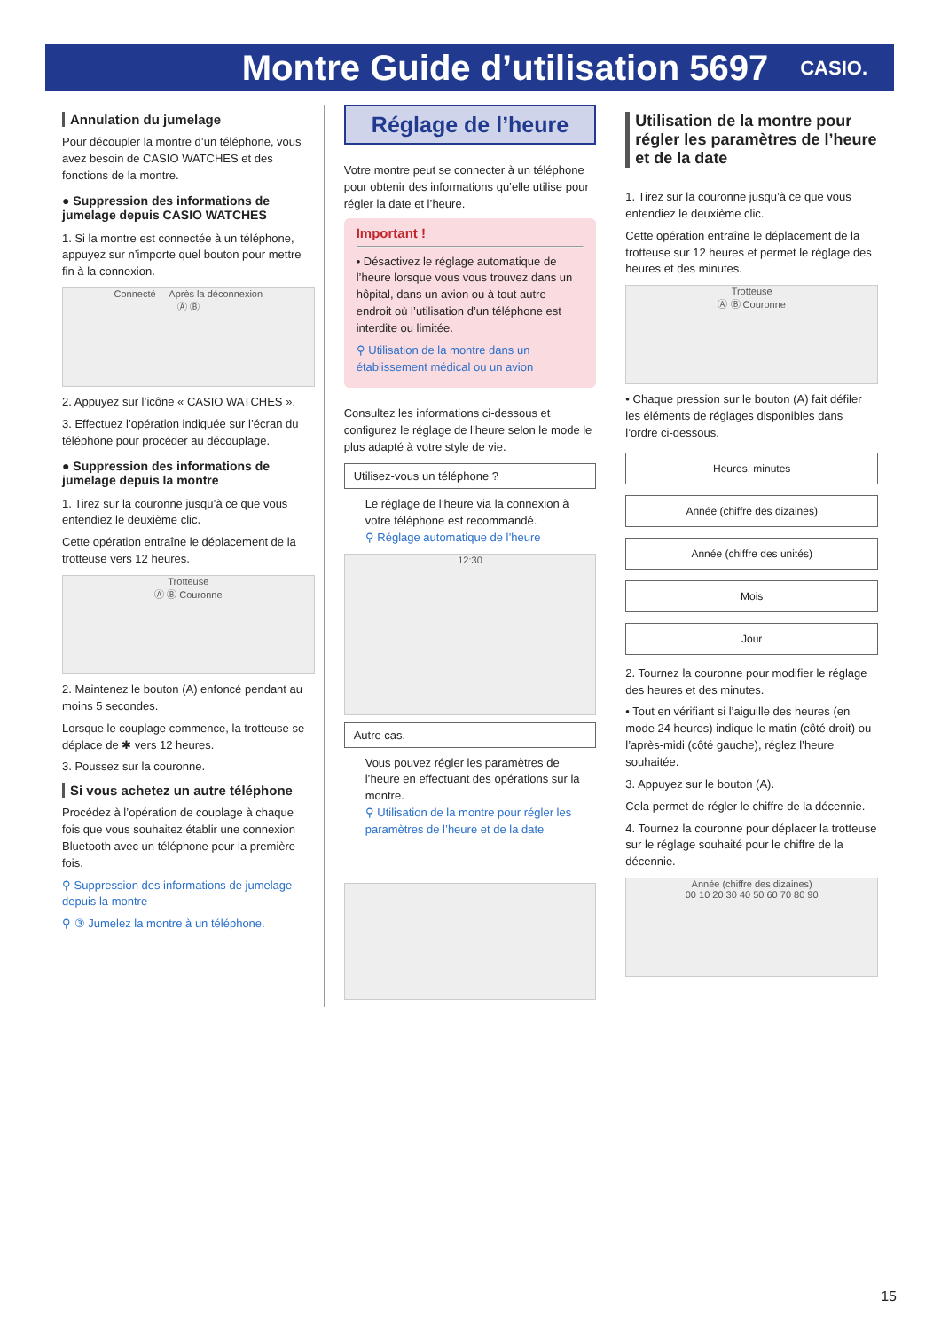Montre Guide d’utilisation 5697
CASIO.
Annulation du jumelage
Pour découpler la montre d’un téléphone, vous avez besoin de CASIO WATCHES et des fonctions de la montre.
● Suppression des informations de jumelage depuis CASIO WATCHES
1. Si la montre est connectée à un téléphone, appuyez sur n’importe quel bouton pour mettre fin à la connexion.
Connecté Après la déconnexion
Ⓐ Ⓑ
2. Appuyez sur l’icône « CASIO WATCHES ».
3. Effectuez l’opération indiquée sur l’écran du téléphone pour procéder au découplage.
● Suppression des informations de jumelage depuis la montre
1. Tirez sur la couronne jusqu’à ce que vous entendiez le deuxième clic.
Cette opération entraîne le déplacement de la trotteuse vers 12 heures.
Trotteuse
Ⓐ Ⓑ Couronne
2. Maintenez le bouton (A) enfoncé pendant au moins 5 secondes.
Lorsque le couplage commence, la trotteuse se déplace de ✱ vers 12 heures.
3. Poussez sur la couronne.
Si vous achetez un autre téléphone
Procédez à l’opération de couplage à chaque fois que vous souhaitez établir une connexion Bluetooth avec un téléphone pour la première fois.
⚲ Suppression des informations de jumelage depuis la montre
⚲ ③ Jumelez la montre à un téléphone.
Réglage de l’heure
Votre montre peut se connecter à un téléphone pour obtenir des informations qu’elle utilise pour régler la date et l’heure.
Important !
• Désactivez le réglage automatique de l’heure lorsque vous vous trouvez dans un hôpital, dans un avion ou à tout autre endroit où l’utilisation d’un téléphone est interdite ou limitée.
⚲ Utilisation de la montre dans un établissement médical ou un avion
Consultez les informations ci-dessous et configurez le réglage de l’heure selon le mode le plus adapté à votre style de vie.
Utilisez-vous un téléphone ?
Le réglage de l’heure via la connexion à votre téléphone est recommandé.
⚲ Réglage automatique de l’heure
12:30
Autre cas.
Vous pouvez régler les paramètres de l’heure en effectuant des opérations sur la montre.
⚲ Utilisation de la montre pour régler les paramètres de l’heure et de la date
Utilisation de la montre pour régler les paramètres de l’heure et de la date
1. Tirez sur la couronne jusqu’à ce que vous entendiez le deuxième clic.
Cette opération entraîne le déplacement de la trotteuse sur 12 heures et permet le réglage des heures et des minutes.
Trotteuse
Ⓐ Ⓑ Couronne
• Chaque pression sur le bouton (A) fait défiler les éléments de réglages disponibles dans l’ordre ci-dessous.
Heures, minutes
Année (chiffre des dizaines)
Année (chiffre des unités)
Mois
Jour
2. Tournez la couronne pour modifier le réglage des heures et des minutes.
• Tout en vérifiant si l’aiguille des heures (en mode 24 heures) indique le matin (côté droit) ou l’après-midi (côté gauche), réglez l’heure souhaitée.
3. Appuyez sur le bouton (A).
Cela permet de régler le chiffre de la décennie.
4. Tournez la couronne pour déplacer la trotteuse sur le réglage souhaité pour le chiffre de la décennie.
Année (chiffre des dizaines)
00 10 20 30 40 50 60 70 80 90
15